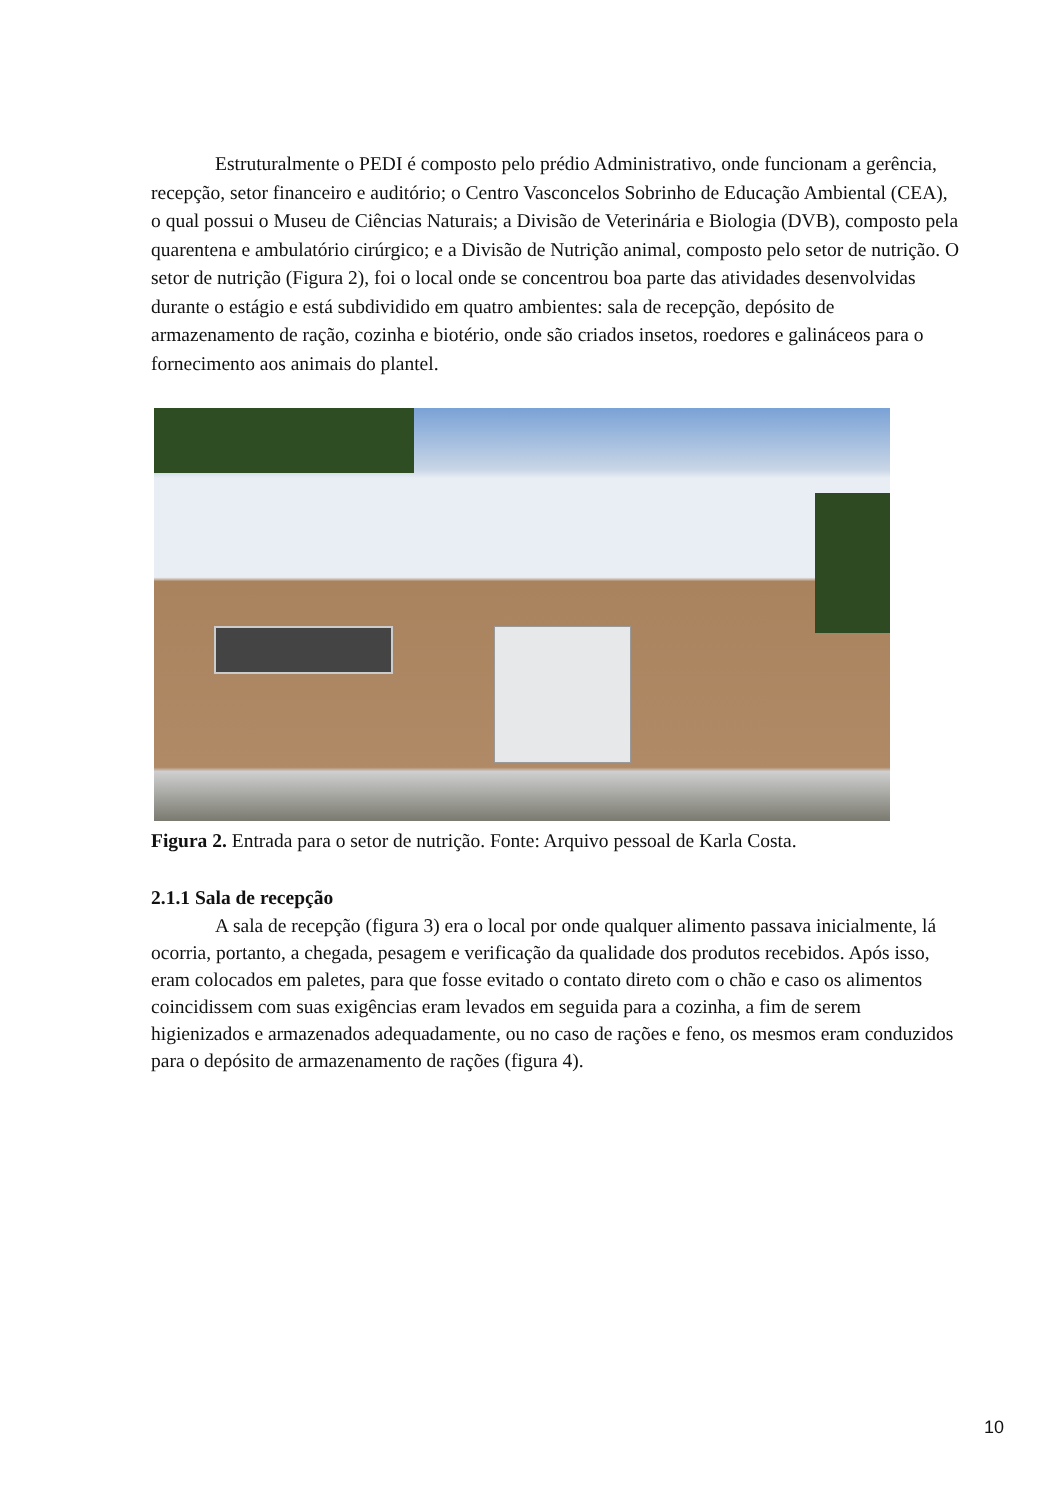Estruturalmente o PEDI é composto pelo prédio Administrativo, onde funcionam a gerência, recepção, setor financeiro e auditório; o Centro Vasconcelos Sobrinho de Educação Ambiental (CEA), o qual possui o Museu de Ciências Naturais; a Divisão de Veterinária e Biologia (DVB), composto pela quarentena e ambulatório cirúrgico; e a Divisão de Nutrição animal, composto pelo setor de nutrição. O setor de nutrição (Figura 2), foi o local onde se concentrou boa parte das atividades desenvolvidas durante o estágio e está subdividido em quatro ambientes: sala de recepção, depósito de armazenamento de ração, cozinha e biotério, onde são criados insetos, roedores e galináceos para o fornecimento aos animais do plantel.
Figura 2. Entrada para o setor de nutrição. Fonte: Arquivo pessoal de Karla Costa.
2.1.1 Sala de recepção
A sala de recepção (figura 3) era o local por onde qualquer alimento passava inicialmente, lá ocorria, portanto, a chegada, pesagem e verificação da qualidade dos produtos recebidos. Após isso, eram colocados em paletes, para que fosse evitado o contato direto com o chão e caso os alimentos coincidissem com suas exigências eram levados em seguida para a cozinha, a fim de serem higienizados e armazenados adequadamente, ou no caso de rações e feno, os mesmos eram conduzidos para o depósito de armazenamento de rações (figura 4).
10